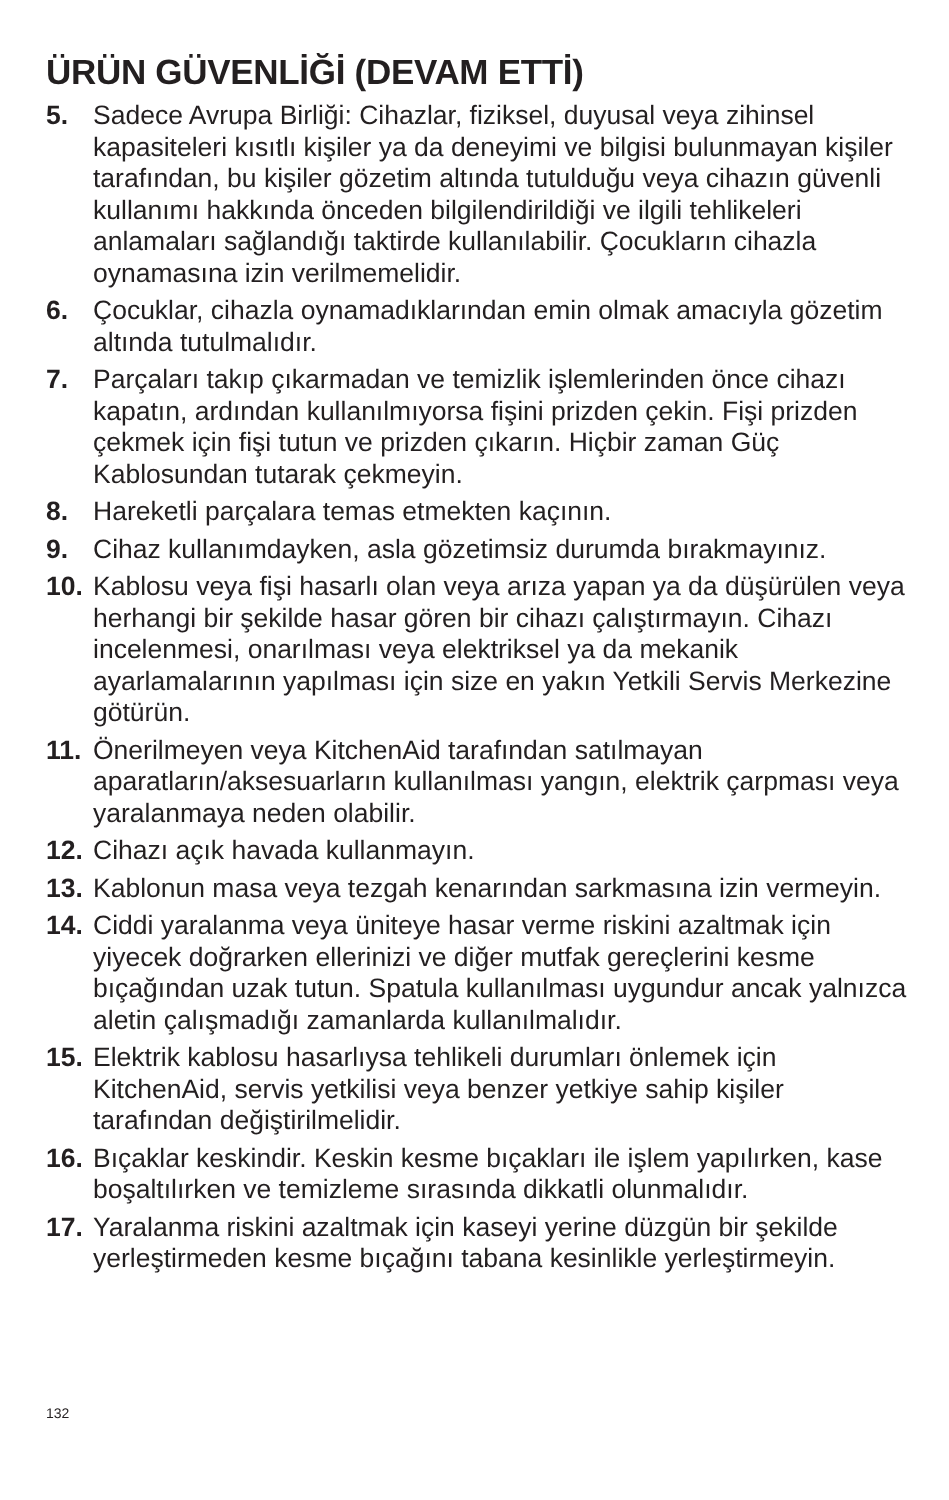ÜRÜN GÜVENLİĞİ (DEVAM ETTİ)
5. Sadece Avrupa Birliği: Cihazlar, fiziksel, duyusal veya zihinsel kapasiteleri kısıtlı kişiler ya da deneyimi ve bilgisi bulunmayan kişiler tarafından, bu kişiler gözetim altında tutulduğu veya cihazın güvenli kullanımı hakkında önceden bilgilendirildiği ve ilgili tehlikeleri anlamaları sağlandığı taktirde kullanılabilir. Çocukların cihazla oynamasına izin verilmemelidir.
6. Çocuklar, cihazla oynamadıklarından emin olmak amacıyla gözetim altında tutulmalıdır.
7. Parçaları takıp çıkarmadan ve temizlik işlemlerinden önce cihazı kapatın, ardından kullanılmıyorsa fişini prizden çekin. Fişi prizden çekmek için fişi tutun ve prizden çıkarın. Hiçbir zaman Güç Kablosundan tutarak çekmeyin.
8. Hareketli parçalara temas etmekten kaçının.
9. Cihaz kullanımdayken, asla gözetimsiz durumda bırakmayınız.
10. Kablosu veya fişi hasarlı olan veya arıza yapan ya da düşürülen veya herhangi bir şekilde hasar gören bir cihazı çalıştırmayın. Cihazı incelenmesi, onarılması veya elektriksel ya da mekanik ayarlamalarının yapılması için size en yakın Yetkili Servis Merkezine götürün.
11. Önerilmeyen veya KitchenAid tarafından satılmayan aparatların/aksesuarların kullanılması yangın, elektrik çarpması veya yaralanmaya neden olabilir.
12. Cihazı açık havada kullanmayın.
13. Kablonun masa veya tezgah kenarından sarkmasına izin vermeyin.
14. Ciddi yaralanma veya üniteye hasar verme riskini azaltmak için yiyecek doğrarken ellerinizi ve diğer mutfak gereçlerini kesme bıçağından uzak tutun. Spatula kullanılması uygundur ancak yalnızca aletin çalışmadığı zamanlarda kullanılmalıdır.
15. Elektrik kablosu hasarlıysa tehlikeli durumları önlemek için KitchenAid, servis yetkilisi veya benzer yetkiye sahip kişiler tarafından değiştirilmelidir.
16. Bıçaklar keskindir. Keskin kesme bıçakları ile işlem yapılırken, kase boşaltılırken ve temizleme sırasında dikkatli olunmalıdır.
17. Yaralanma riskini azaltmak için kaseyi yerine düzgün bir şekilde yerleştirmeden kesme bıçağını tabana kesinlikle yerleştirmeyin.
132